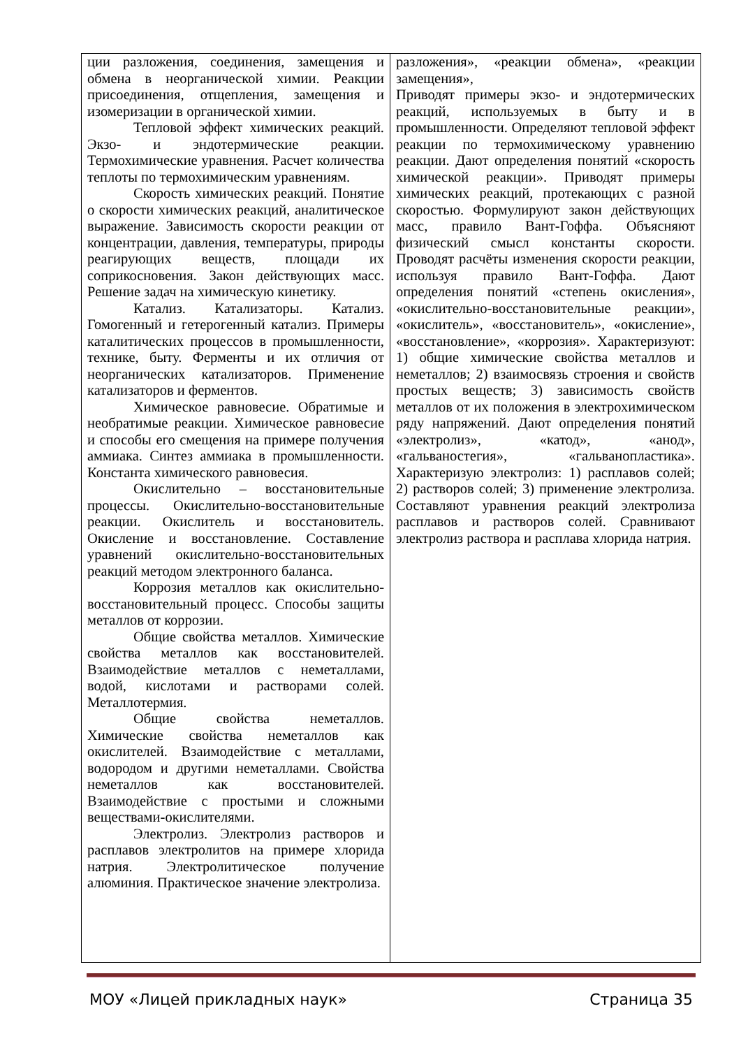| ции разложения, соединения, замещения и обмена в неорганической химии. Реакции присоединения, отщепления, замещения и изомеризации в органической химии. Тепловой эффект химических реакций. Экзо- и эндотермические реакции. Термохимические уравнения. Расчет количества теплоты по термохимическим уравнениям. Скорость химических реакций. Понятие о скорости химических реакций, аналитическое выражение. Зависимость скорости реакции от концентрации, давления, температуры, природы реагирующих веществ, площади их соприкосновения. Закон действующих масс. Решение задач на химическую кинетику. Катализ. Катализаторы. Катализ. Гомогенный и гетерогенный катализ. Примеры каталитических процессов в промышленности, технике, быту. Ферменты и их отличия от неорганических катализаторов. Применение катализаторов и ферментов. Химическое равновесие. Обратимые и необратимые реакции. Химическое равновесие и способы его смещения на примере получения аммиака. Синтез аммиака в промышленности. Константа химического равновесия. Окислительно – восстановительные процессы. Окислительно-восстановительные реакции. Окислитель и восстановитель. Окисление и восстановление. Составление уравнений окислительно-восстановительных реакций методом электронного баланса. Коррозия металлов как окислительно-восстановительный процесс. Способы защиты металлов от коррозии. Общие свойства металлов. Химические свойства металлов как восстановителей. Взаимодействие металлов с неметаллами, водой, кислотами и растворами солей. Металлотермия. Общие свойства неметаллов. Химические свойства неметаллов как окислителей. Взаимодействие с металлами, водородом и другими неметаллами. Свойства неметаллов как восстановителей. Взаимодействие с простыми и сложными веществами-окислителями. Электролиз. Электролиз растворов и расплавов электролитов на примере хлорида натрия. Электролитическое получение алюминия. Практическое значение электролиза. | разложения», «реакции обмена», «реакции замещения», Приводят примеры экзо- и эндотермических реакций, используемых в быту и в промышленности. Определяют тепловой эффект реакции по термохимическому уравнению реакции. Дают определения понятий «скорость химической реакции». Приводят примеры химических реакций, протекающих с разной скоростью. Формулируют закон действующих масс, правило Вант-Гоффа. Объясняют физический смысл константы скорости. Проводят расчёты изменения скорости реакции, используя правило Вант-Гоффа. Дают определения понятий «степень окисления», «окислительно-восстановительные реакции», «окислитель», «восстановитель», «окисление», «восстановление», «коррозия». Характеризуют: 1) общие химические свойства металлов и неметаллов; 2) взаимосвязь строения и свойств простых веществ; 3) зависимость свойств металлов от их положения в электрохимическом ряду напряжений. Дают определения понятий «электролиз», «катод», «анод», «гальваностегия», «гальванопластика». Характеризую электролиз: 1) расплавов солей; 2) растворов солей; 3) применение электролиза. Составляют уравнения реакций электролиза расплавов и растворов солей. Сравнивают электролиз раствора и расплава хлорида натрия. |
МОУ «Лицей прикладных наук» Страница 35